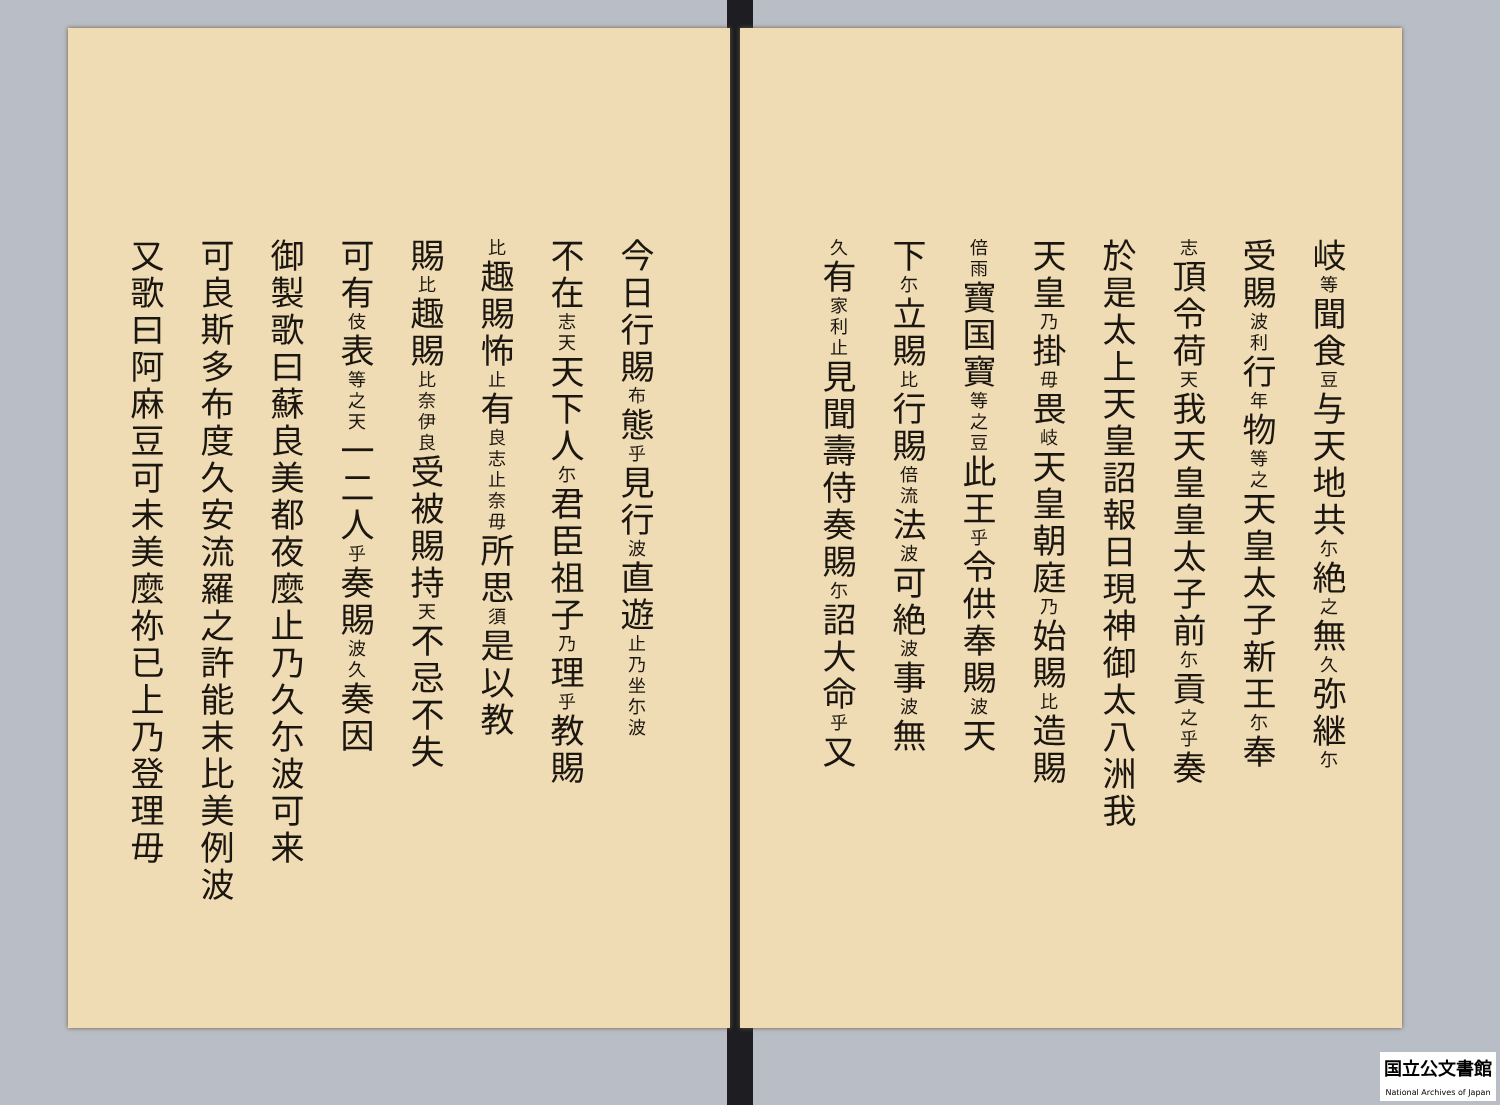岐等聞食豆与天地共尓絶之無久弥継尓
受賜波利行年物等之天皇太子新王尓奉
志頂令荷天我天皇皇太子前尓貢之乎奏
於是太上天皇詔報日現神御太八洲我
天皇乃掛毋畏岐天皇朝庭乃始賜比造賜
倍雨寶国寶等之豆此王乎令供奉賜波天
下尓立賜比行賜倍流法波可絶波事波無
久有家利止見聞壽侍奏賜尓詔大命乎又
今日行賜布態乎見行波直遊止乃坐尓波
不在志天天下人尓君臣祖子乃理乎教賜
比趣賜怖止有良志止奈毋所思須是以教
賜比趣賜比奈伊良受被賜持天不忌不失
可有伎表等之天一二人乎奏賜波久奏因
御製歌曰蘇良美都夜麼止乃久尓波可来
可良斯多布度久安流羅之許能末比美例波
又歌曰阿麻豆可未美麼祢已上乃登理毋
国立公文書館
National Archives of Japan